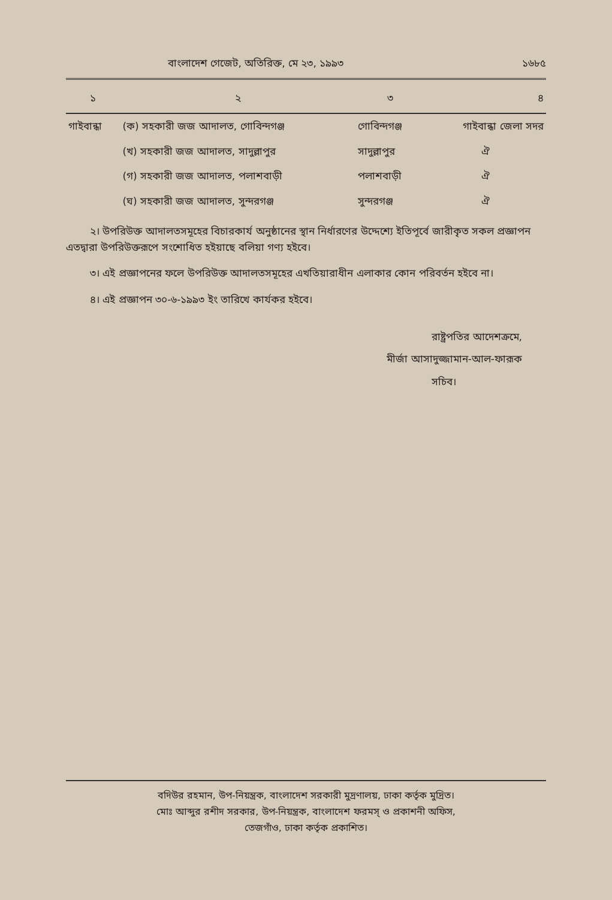বাংলাদেশ গেজেট, অতিরিক্ত, মে ২৩, ১৯৯৩ ১৬৮৫
| ১ | ২ | ৩ | ৪ |
| --- | --- | --- | --- |
| গাইবান্ধা | (ক) সহকারী জজ আদালত, গোবিন্দগঞ্জ | গোবিন্দগঞ্জ | গাইবান্ধা জেলা সদর |
| | (খ) সহকারী জজ আদালত, সাদুল্লাপুর | সাদুল্লাপুর | ঐ |
| | (গ) সহকারী জজ আদালত, পলাশবাড়ী | পলাশবাড়ী | ঐ |
| | (ঘ) সহকারী জজ আদালত, সুন্দরগঞ্জ | সুন্দরগঞ্জ | ঐ |
২। উপরিউক্ত আদালতসমূহের বিচারকার্য অনুষ্ঠানের স্থান নির্ধারণের উদ্দেশ্যে ইতিপূর্বে জারীকৃত সকল প্রজ্ঞাপন এতদ্বারা উপরিউক্তরূপে সংশোধিত হইয়াছে বলিয়া গণ্য হইবে।
৩। এই প্রজ্ঞাপনের ফলে উপরিউক্ত আদালতসমূহের এখতিয়ারাধীন এলাকার কোন পরিবর্তন হইবে না।
৪। এই প্রজ্ঞাপন ৩০-৬-১৯৯৩ ইং তারিখে কার্যকর হইবে।
রাষ্ট্রপতির আদেশক্রমে,
মীর্জা আসাদুজ্জামান-আল-ফারূক
সচিব।
বদিউর রহমান, উপ-নিয়ন্ত্রক, বাংলাদেশ সরকারী মুদ্রণালয়, ঢাকা কর্তৃক মুদ্রিত।
মোঃ আব্দুর রশীদ সরকার, উপ-নিয়ন্ত্রক, বাংলাদেশ ফরমস্ ও প্রকাশনী অফিস,
তেজগাঁও, ঢাকা কর্তৃক প্রকাশিত।